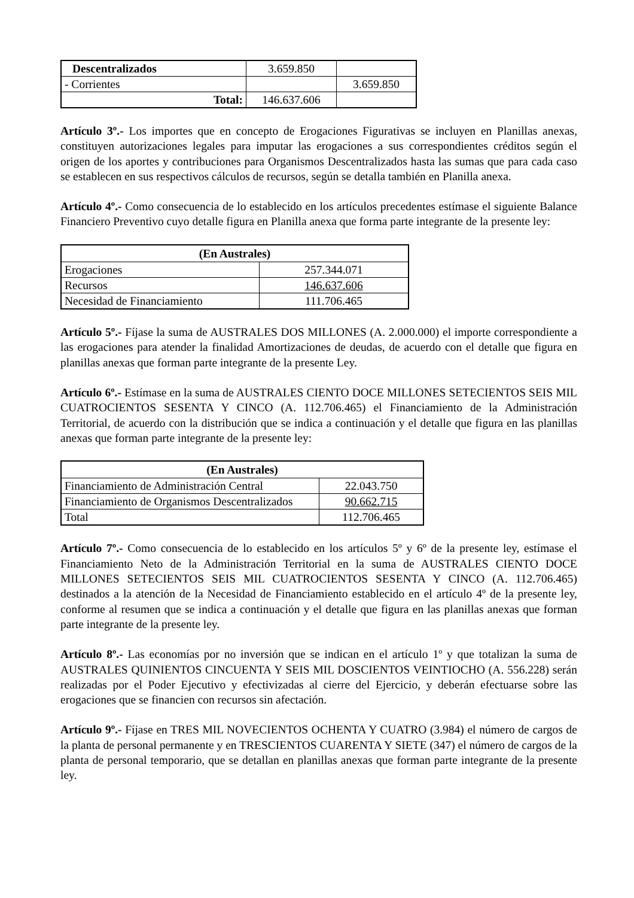| Descentralizados | 3.659.850 | |
| - Corrientes | | 3.659.850 |
| Total: | 146.637.606 | |
Artículo 3º.- Los importes que en concepto de Erogaciones Figurativas se incluyen en Planillas anexas, constituyen autorizaciones legales para imputar las erogaciones a sus correspondientes créditos según el origen de los aportes y contribuciones para Organismos Descentralizados hasta las sumas que para cada caso se establecen en sus respectivos cálculos de recursos, según se detalla también en Planilla anexa.
Artículo 4º.- Como consecuencia de lo establecido en los artículos precedentes estímase el siguiente Balance Financiero Preventivo cuyo detalle figura en Planilla anexa que forma parte integrante de la presente ley:
| (En Australes) | |
| --- | --- |
| Erogaciones | 257.344.071 |
| Recursos | 146.637.606 |
| Necesidad de Financiamiento | 111.706.465 |
Artículo 5º.- Fíjase la suma de AUSTRALES DOS MILLONES (A. 2.000.000) el importe correspondiente a las erogaciones para atender la finalidad Amortizaciones de deudas, de acuerdo con el detalle que figura en planillas anexas que forman parte integrante de la presente Ley.
Artículo 6º.- Estímase en la suma de AUSTRALES CIENTO DOCE MILLONES SETECIENTOS SEIS MIL CUATROCIENTOS SESENTA Y CINCO (A. 112.706.465) el Financiamiento de la Administración Territorial, de acuerdo con la distribución que se indica a continuación y el detalle que figura en las planillas anexas que forman parte integrante de la presente ley:
| (En Australes) | |
| --- | --- |
| Financiamiento de Administración Central | 22.043.750 |
| Financiamiento de Organismos Descentralizados | 90.662.715 |
| Total | 112.706.465 |
Artículo 7º.- Como consecuencia de lo establecido en los artículos 5º y 6º de la presente ley, estímase el Financiamiento Neto de la Administración Territorial en la suma de AUSTRALES CIENTO DOCE MILLONES SETECIENTOS SEIS MIL CUATROCIENTOS SESENTA Y CINCO (A. 112.706.465) destinados a la atención de la Necesidad de Financiamiento establecido en el artículo 4º de la presente ley, conforme al resumen que se indica a continuación y el detalle que figura en las planillas anexas que forman parte integrante de la presente ley.
Artículo 8º.- Las economías por no inversión que se indican en el artículo 1º y que totalizan la suma de AUSTRALES QUINIENTOS CINCUENTA Y SEIS MIL DOSCIENTOS VEINTIOCHO (A. 556.228) serán realizadas por el Poder Ejecutivo y efectivizadas al cierre del Ejercicio, y deberán efectuarse sobre las erogaciones que se financien con recursos sin afectación.
Artículo 9º.- Fíjase en TRES MIL NOVECIENTOS OCHENTA Y CUATRO (3.984) el número de cargos de la planta de personal permanente y en TRESCIENTOS CUARENTA Y SIETE (347) el número de cargos de la planta de personal temporario, que se detallan en planillas anexas que forman parte integrante de la presente ley.